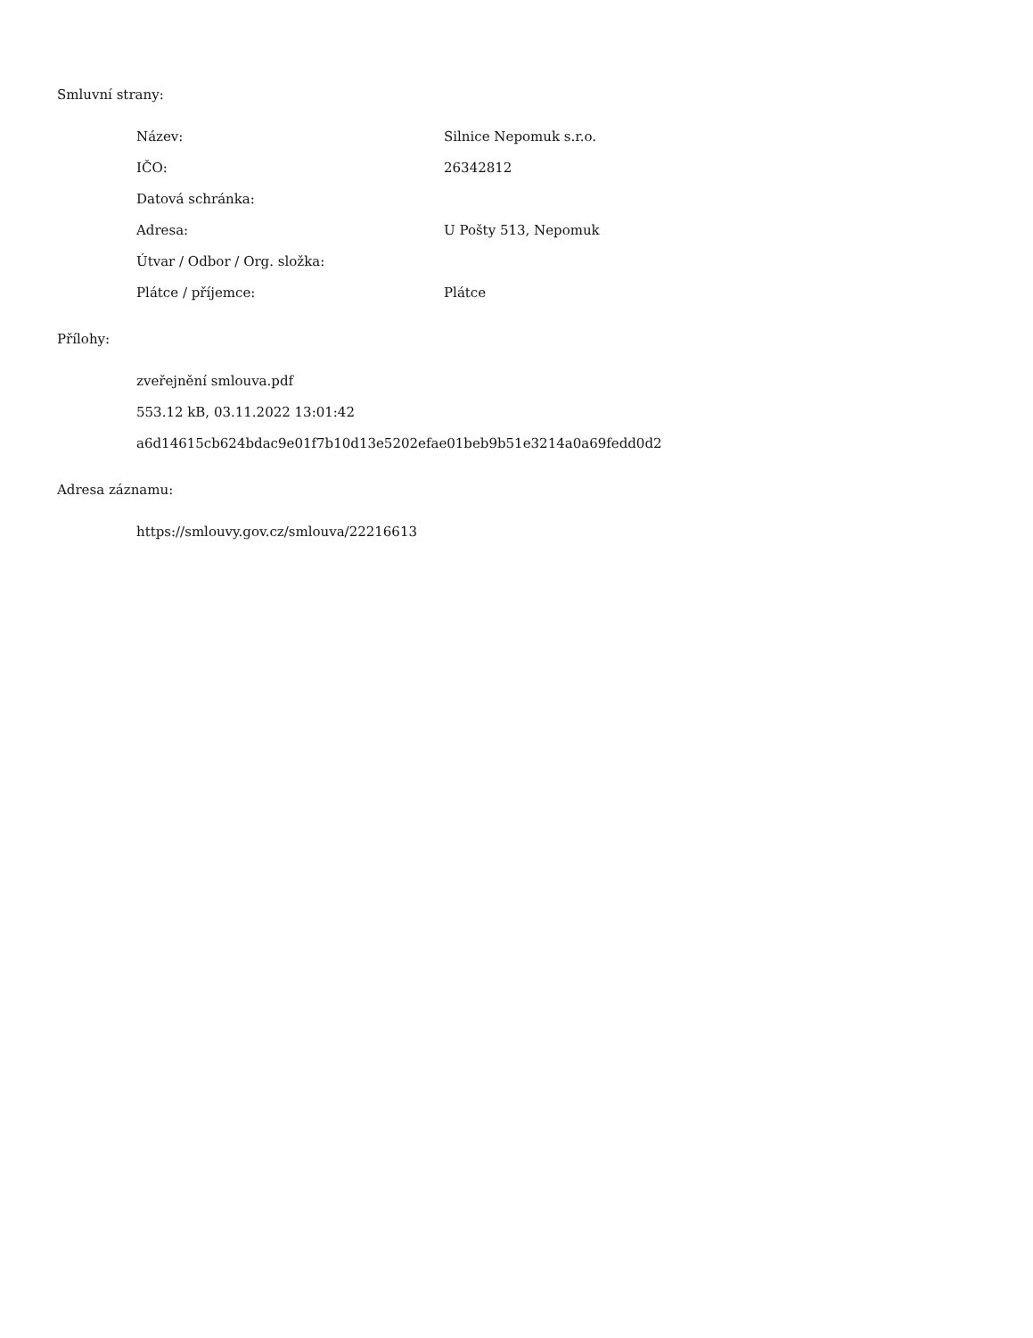Smluvní strany:
Název: Silnice Nepomuk s.r.o.
IČO: 26342812
Datová schránka:
Adresa: U Pošty 513, Nepomuk
Útvar / Odbor / Org. složka:
Plátce / příjemce: Plátce
Přílohy:
zveřejnění smlouva.pdf
553.12 kB, 03.11.2022 13:01:42
a6d14615cb624bdac9e01f7b10d13e5202efae01beb9b51e3214a0a69fedd0d2
Adresa záznamu:
https://smlouvy.gov.cz/smlouva/22216613